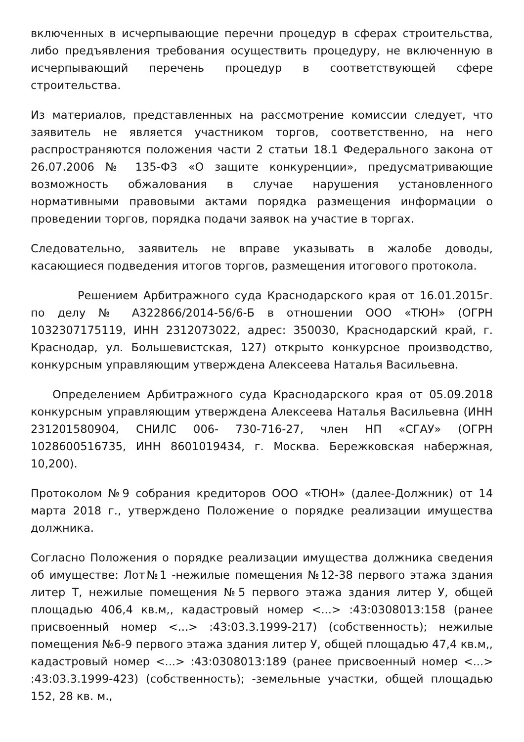включенных в исчерпывающие перечни процедур в сферах строительства, либо предъявления требования осуществить процедуру, не включенную в исчерпывающий перечень процедур в соответствующей сфере строительства.
Из материалов, представленных на рассмотрение комиссии следует, что заявитель не является участником торгов, соответственно, на него распространяются положения части 2 статьи 18.1 Федерального закона от 26.07.2006 № 135-ФЗ «О защите конкуренции», предусматривающие возможность обжалования в случае нарушения установленного нормативными правовыми актами порядка размещения информации о проведении торгов, порядка подачи заявок на участие в торгах.
Следовательно, заявитель не вправе указывать в жалобе доводы, касающиеся подведения итогов торгов, размещения итогового протокола.
Решением Арбитражного суда Краснодарского края от 16.01.2015г. по делу № А322866/2014-56/6-Б в отношении ООО «ТЮН» (ОГРН 1032307175119, ИНН 2312073022, адрес: 350030, Краснодарский край, г. Краснодар, ул. Большевистская, 127) открыто конкурсное производство, конкурсным управляющим утверждена Алексеева Наталья Васильевна.
Определением Арбитражного суда Краснодарского края от 05.09.2018 конкурсным управляющим утверждена Алексеева Наталья Васильевна (ИНН 231201580904, СНИЛС 006- 730-716-27, член НП «СГАУ» (ОГРН 1028600516735, ИНН 8601019434, г. Москва. Бережковская набержная, 10,200).
Протоколом №9 собрания кредиторов ООО «ТЮН» (далее-Должник) от 14 марта 2018 г., утверждено Положение о порядке реализации имущества должника.
Согласно Положения о порядке реализации имущества должника сведения об имуществе: Лот№1 -нежилые помещения №12-38 первого этажа здания литер Т, нежилые помещения №5 первого этажа здания литер У, общей площадью 406,4 кв.м,, кадастровый номер <...> :43:0308013:158 (ранее присвоенный номер <...> :43:03.3.1999-217) (собственность); нежилые помещения №6-9 первого этажа здания литер У, общей площадью 47,4 кв.м,, кадастровый номер <...> :43:0308013:189 (ранее присвоенный номер <...> :43:03.3.1999-423) (собственность); -земельные участки, общей площадью 152, 28 кв. м.,